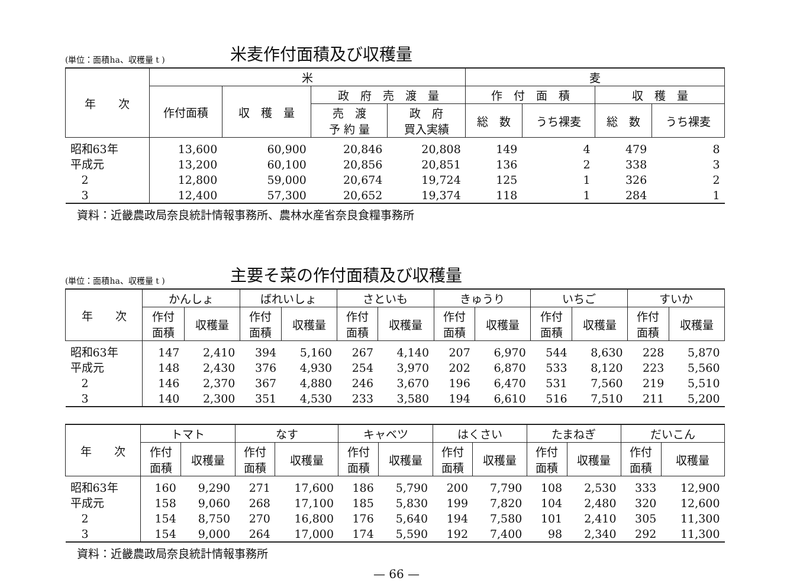(単位：面積ha、収穫量 t ) 米麦作付面積及び収穫量
| 年 次 | 米 | | | | 麦 | | | |
| --- | --- | --- | --- | --- | --- | --- | --- | --- |
| | 作付面積 | 収 穫 量 | 政 府 売 渡 量 | | 作 付 面 積 | | 収 穫 量 | |
| | | | 売 渡 予 約 量 | 政 府 買入実績 | 総 数 | うち裸麦 | 総 数 | うち裸麦 |
| 昭和63年 | 13,600 | 60,900 | 20,846 | 20,808 | 149 | 4 | 479 | 8 |
| 平成元 | 13,200 | 60,100 | 20,856 | 20,851 | 136 | 2 | 338 | 3 |
| 2 | 12,800 | 59,000 | 20,674 | 19,724 | 125 | 1 | 326 | 2 |
| 3 | 12,400 | 57,300 | 20,652 | 19,374 | 118 | 1 | 284 | 1 |
資料：近畿農政局奈良統計情報事務所、農林水産省奈良食糧事務所
(単位：面積ha、収穫量 t ) 主要そ菜の作付面積及び収穫量
| 年 次 | かんしょ | | ばれいしょ | | さといも | | きゅうり | | いちご | | すいか | |
| --- | --- | --- | --- | --- | --- | --- | --- | --- | --- | --- | --- | --- |
| | 作付 面積 | 収穫量 | 作付 面積 | 収穫量 | 作付 面積 | 収穫量 | 作付 面積 | 収穫量 | 作付 面積 | 収穫量 | 作付 面積 | 収穫量 |
| 昭和63年 | 147 | 2,410 | 394 | 5,160 | 267 | 4,140 | 207 | 6,970 | 544 | 8,630 | 228 | 5,870 |
| 平成元 | 148 | 2,430 | 376 | 4,930 | 254 | 3,970 | 202 | 6,870 | 533 | 8,120 | 223 | 5,560 |
| 2 | 146 | 2,370 | 367 | 4,880 | 246 | 3,670 | 196 | 6,470 | 531 | 7,560 | 219 | 5,510 |
| 3 | 140 | 2,300 | 351 | 4,530 | 233 | 3,580 | 194 | 6,610 | 516 | 7,510 | 211 | 5,200 |
| 年 次 | トマト | | なす | | キャベツ | | はくさい | | たまねぎ | | だいこん | |
| --- | --- | --- | --- | --- | --- | --- | --- | --- | --- | --- | --- | --- |
| | 作付 面積 | 収穫量 | 作付 面積 | 収穫量 | 作付 面積 | 収穫量 | 作付 面積 | 収穫量 | 作付 面積 | 収穫量 | 作付 面積 | 収穫量 |
| 昭和63年 | 160 | 9,290 | 271 | 17,600 | 186 | 5,790 | 200 | 7,790 | 108 | 2,530 | 333 | 12,900 |
| 平成元 | 158 | 9,060 | 268 | 17,100 | 185 | 5,830 | 199 | 7,820 | 104 | 2,480 | 320 | 12,600 |
| 2 | 154 | 8,750 | 270 | 16,800 | 176 | 5,640 | 194 | 7,580 | 101 | 2,410 | 305 | 11,300 |
| 3 | 154 | 9,000 | 264 | 17,000 | 174 | 5,590 | 192 | 7,400 | 98 | 2,340 | 292 | 11,300 |
資料：近畿農政局奈良統計情報事務所
— 66 —